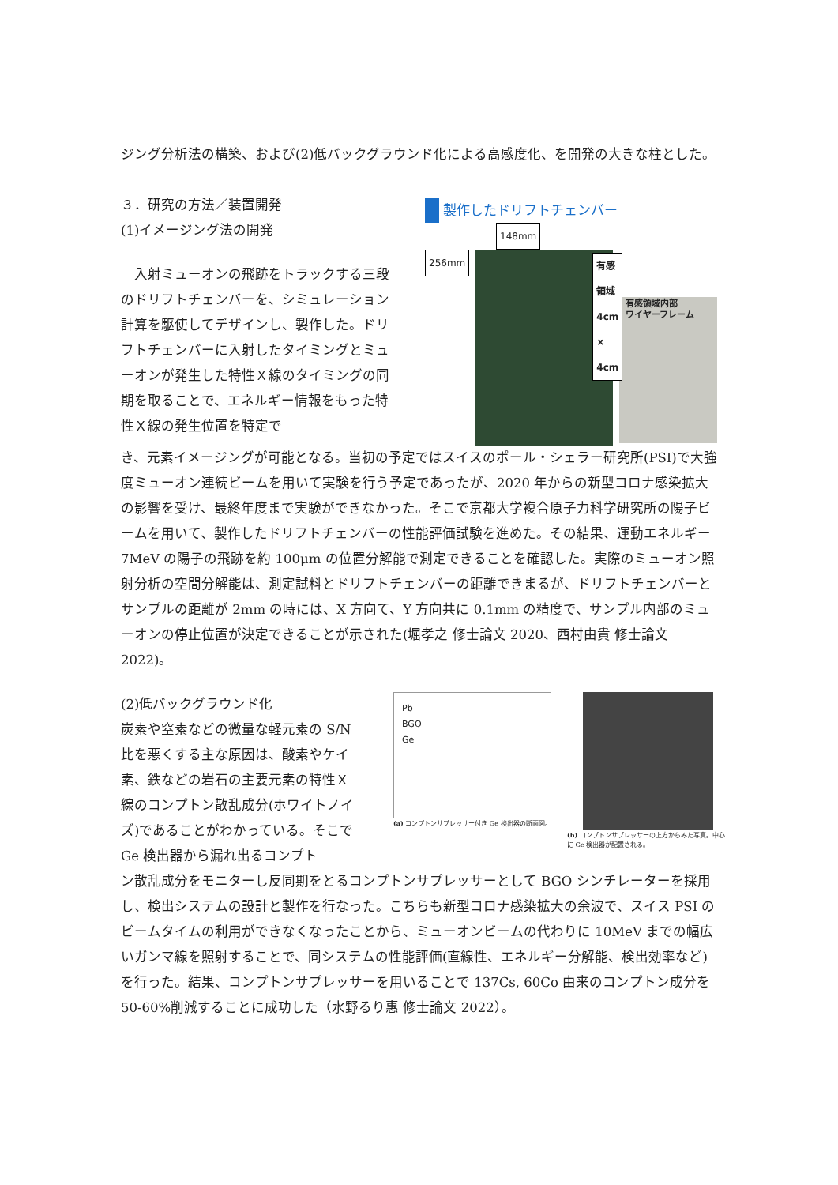ジング分析法の構築、および(2)低バックグラウンド化による高感度化、を開発の大きな柱とした。
３．研究の方法／装置開発
(1)イメージング法の開発
　入射ミューオンの飛跡をトラックする三段のドリフトチェンバーを、シミュレーション計算を駆使してデザインし、製作した。ドリフトチェンバーに入射したタイミングとミューオンが発生した特性Ｘ線のタイミングの同期を取ることで、エネルギー情報をもった特性Ｘ線の発生位置を特定で
製作したドリフトチェンバー
148mm
256mm
有感領域
4cm × 4cm
有感領域内部
ワイヤーフレーム
き、元素イメージングが可能となる。当初の予定ではスイスのポール・シェラー研究所(PSI)で大強度ミューオン連続ビームを用いて実験を行う予定であったが、2020 年からの新型コロナ感染拡大の影響を受け、最終年度まで実験ができなかった。そこで京都大学複合原子力科学研究所の陽子ビームを用いて、製作したドリフトチェンバーの性能評価試験を進めた。その結果、運動エネルギー7MeV の陽子の飛跡を約 100μm の位置分解能で測定できることを確認した。実際のミューオン照射分析の空間分解能は、測定試料とドリフトチェンバーの距離できまるが、ドリフトチェンバーとサンプルの距離が 2mm の時には、X 方向て、Y 方向共に 0.1mm の精度で、サンプル内部のミューオンの停止位置が決定できることが示された(堀孝之 修士論文 2020、西村由貴 修士論文 2022)。
(2)低バックグラウンド化
炭素や窒素などの微量な軽元素の S/N 比を悪くする主な原因は、酸素やケイ素、鉄などの岩石の主要元素の特性Ｘ線のコンプトン散乱成分(ホワイトノイズ)であることがわかっている。そこで Ge 検出器から漏れ出るコンプト
Pb
BGO
Ge
(a) コンプトンサプレッサー付き Ge 検出器の断面図。
(b) コンプトンサプレッサーの上方からみた写真。中心に Ge 検出器が配置される。
ン散乱成分をモニターし反同期をとるコンプトンサプレッサーとして BGO シンチレーターを採用し、検出システムの設計と製作を行なった。こちらも新型コロナ感染拡大の余波で、スイス PSI のビームタイムの利用ができなくなったことから、ミューオンビームの代わりに 10MeV までの幅広いガンマ線を照射することで、同システムの性能評価(直線性、エネルギー分解能、検出効率など)を行った。結果、コンプトンサプレッサーを用いることで 137Cs, 60Co 由来のコンプトン成分を 50-60%削減することに成功した（水野るり惠 修士論文 2022）。